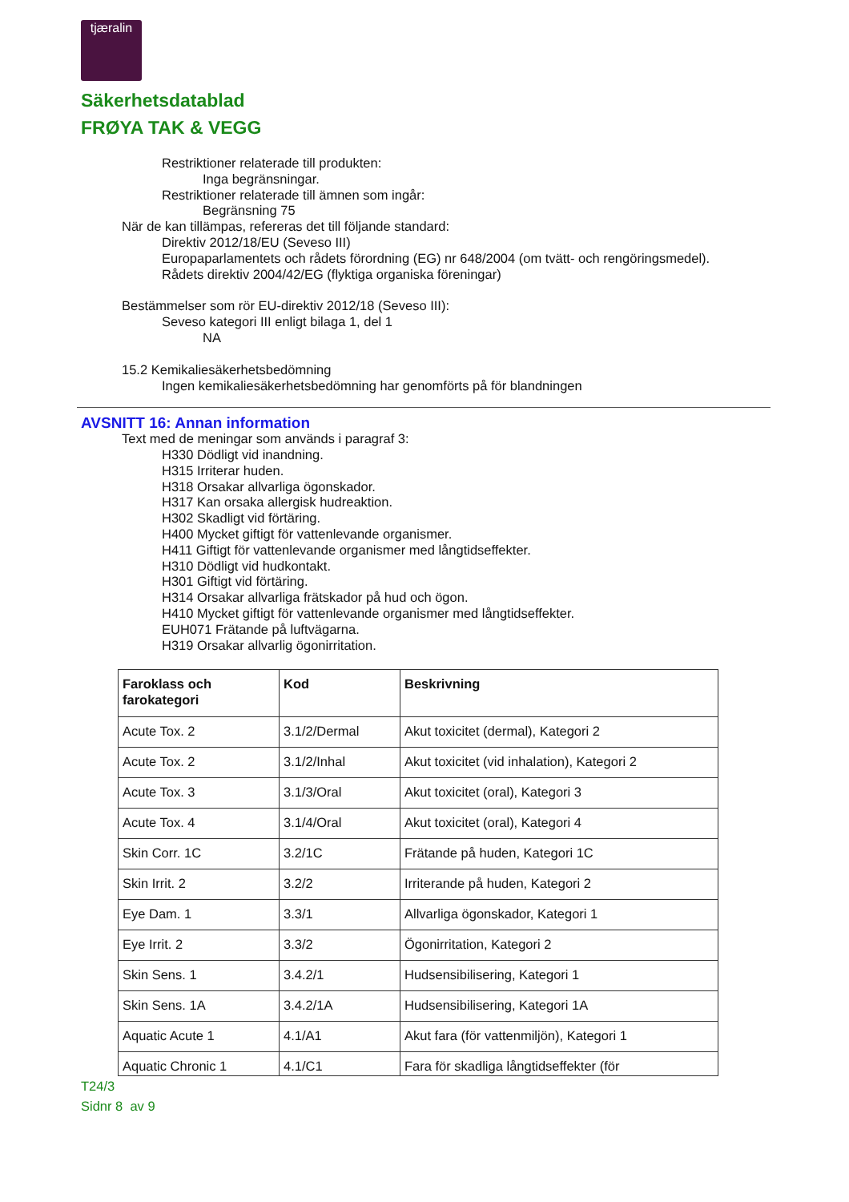tjæralin
Säkerhetsdatablad
FRØYA TAK & VEGG
Restriktioner relaterade till produkten:
Inga begränsningar.
Restriktioner relaterade till ämnen som ingår:
Begränsning 75
När de kan tillämpas, refereras det till följande standard:
Direktiv 2012/18/EU (Seveso III)
Europaparlamentets och rådets förordning (EG) nr 648/2004 (om tvätt- och rengöringsmedel).
Rådets direktiv 2004/42/EG (flyktiga organiska föreningar)
Bestämmelser som rör EU-direktiv 2012/18 (Seveso III):
Seveso kategori III enligt bilaga 1, del 1
NA
15.2 Kemikaliesäkerhetsbedömning
Ingen kemikaliesäkerhetsbedömning har genomförts på för blandningen
AVSNITT 16: Annan information
Text med de meningar som används i paragraf 3:
H330 Dödligt vid inandning.
H315 Irriterar huden.
H318 Orsakar allvarliga ögonskador.
H317 Kan orsaka allergisk hudreaktion.
H302 Skadligt vid förtäring.
H400 Mycket giftigt för vattenlevande organismer.
H411 Giftigt för vattenlevande organismer med långtidseffekter.
H310 Dödligt vid hudkontakt.
H301 Giftigt vid förtäring.
H314 Orsakar allvarliga frätskador på hud och ögon.
H410 Mycket giftigt för vattenlevande organismer med långtidseffekter.
EUH071 Frätande på luftvägarna.
H319 Orsakar allvarlig ögonirritation.
| Faroklass och farokategori | Kod | Beskrivning |
| --- | --- | --- |
| Acute Tox. 2 | 3.1/2/Dermal | Akut toxicitet (dermal), Kategori 2 |
| Acute Tox. 2 | 3.1/2/Inhal | Akut toxicitet (vid inhalation), Kategori 2 |
| Acute Tox. 3 | 3.1/3/Oral | Akut toxicitet (oral), Kategori 3 |
| Acute Tox. 4 | 3.1/4/Oral | Akut toxicitet (oral), Kategori 4 |
| Skin Corr. 1C | 3.2/1C | Frätande på huden, Kategori 1C |
| Skin Irrit. 2 | 3.2/2 | Irriterande på huden, Kategori 2 |
| Eye Dam. 1 | 3.3/1 | Allvarliga ögonskador, Kategori 1 |
| Eye Irrit. 2 | 3.3/2 | Ögonirritation, Kategori 2 |
| Skin Sens. 1 | 3.4.2/1 | Hudsensibilisering, Kategori 1 |
| Skin Sens. 1A | 3.4.2/1A | Hudsensibilisering, Kategori 1A |
| Aquatic Acute 1 | 4.1/A1 | Akut fara (för vattenmiljön), Kategori 1 |
| Aquatic Chronic 1 | 4.1/C1 | Fara för skadliga långtidseffekter (för |
T24/3
Sidnr 8 av 9